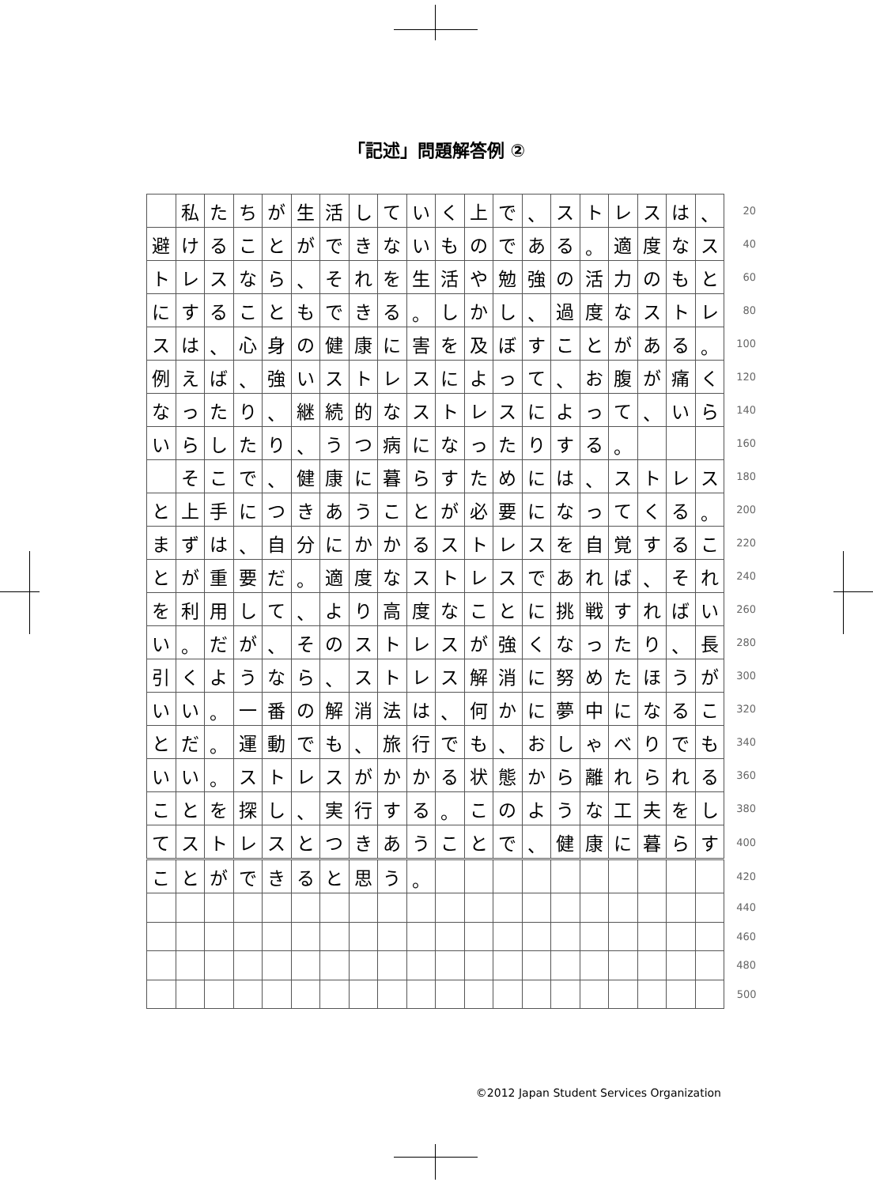「記述」問題解答例 ②
| | 私 | た | ち | が | 生 | 活 | し | て | い | く | 上 | で | 、 | ス | ト | レ | ス | は | 、 | 20 |
| 避 | け | る | こ | と | が | で | き | な | い | も | の | で | あ | る | 。 | 適 | 度 | な | ス | 40 |
| ト | レ | ス | な | ら | 、 | そ | れ | を | 生 | 活 | や | 勉 | 強 | の | 活 | 力 | の | も | と | 60 |
| に | す | る | こ | と | も | で | き | る | 。 | し | か | し | 、 | 過 | 度 | な | ス | ト | レ | 80 |
| ス | は | 、 | 心 | 身 | の | 健 | 康 | に | 害 | を | 及 | ぼ | す | こ | と | が | あ | る | 。 | 100 |
| 例 | え | ば | 、 | 強 | い | ス | ト | レ | ス | に | よ | っ | て | 、 | お | 腹 | が | 痛 | く | 120 |
| な | っ | た | り | 、 | 継 | 続 | 的 | な | ス | ト | レ | ス | に | よ | っ | て | 、 | い | ら | 140 |
| い | ら | し | た | り | 、 | う | つ | 病 | に | な | っ | た | り | す | る | 。 | | | | 160 |
| | そ | こ | で | 、 | 健 | 康 | に | 暮 | ら | す | た | め | に | は | 、 | ス | ト | レ | ス | 180 |
| と | 上 | 手 | に | つ | き | あ | う | こ | と | が | 必 | 要 | に | な | っ | て | く | る | 。 | 200 |
| ま | ず | は | 、 | 自 | 分 | に | か | か | る | ス | ト | レ | ス | を | 自 | 覚 | す | る | こ | 220 |
| と | が | 重 | 要 | だ | 。 | 適 | 度 | な | ス | ト | レ | ス | で | あ | れ | ば | 、 | そ | れ | 240 |
| を | 利 | 用 | し | て | 、 | よ | り | 高 | 度 | な | こ | と | に | 挑 | 戦 | す | れ | ば | い | 260 |
| い | 。 | だ | が | 、 | そ | の | ス | ト | レ | ス | が | 強 | く | な | っ | た | り | 、 | 長 | 280 |
| 引 | く | よ | う | な | ら | 、 | ス | ト | レ | ス | 解 | 消 | に | 努 | め | た | ほ | う | が | 300 |
| い | い | 。 | 一 | 番 | の | 解 | 消 | 法 | は | 、 | 何 | か | に | 夢 | 中 | に | な | る | こ | 320 |
| と | だ | 。 | 運 | 動 | で | も | 、 | 旅 | 行 | で | も | 、 | お | し | ゃ | べ | り | で | も | 340 |
| い | い | 。 | ス | ト | レ | ス | が | か | か | る | 状 | 態 | か | ら | 離 | れ | ら | れ | る | 360 |
| こ | と | を | 探 | し | 、 | 実 | 行 | す | る | 。 | こ | の | よ | う | な | 工 | 夫 | を | し | 380 |
| て | ス | ト | レ | ス | と | つ | き | あ | う | こ | と | で | 、 | 健 | 康 | に | 暮 | ら | す | 400 |
| こ | と | が | で | き | る | と | 思 | う | 。 | | | | | | | | | | | 420 |
| | | | | | | | | | | | | | | | | | | | | 440 |
| | | | | | | | | | | | | | | | | | | | | 460 |
| | | | | | | | | | | | | | | | | | | | | 480 |
| | | | | | | | | | | | | | | | | | | | | 500 |
©2012 Japan Student Services Organization